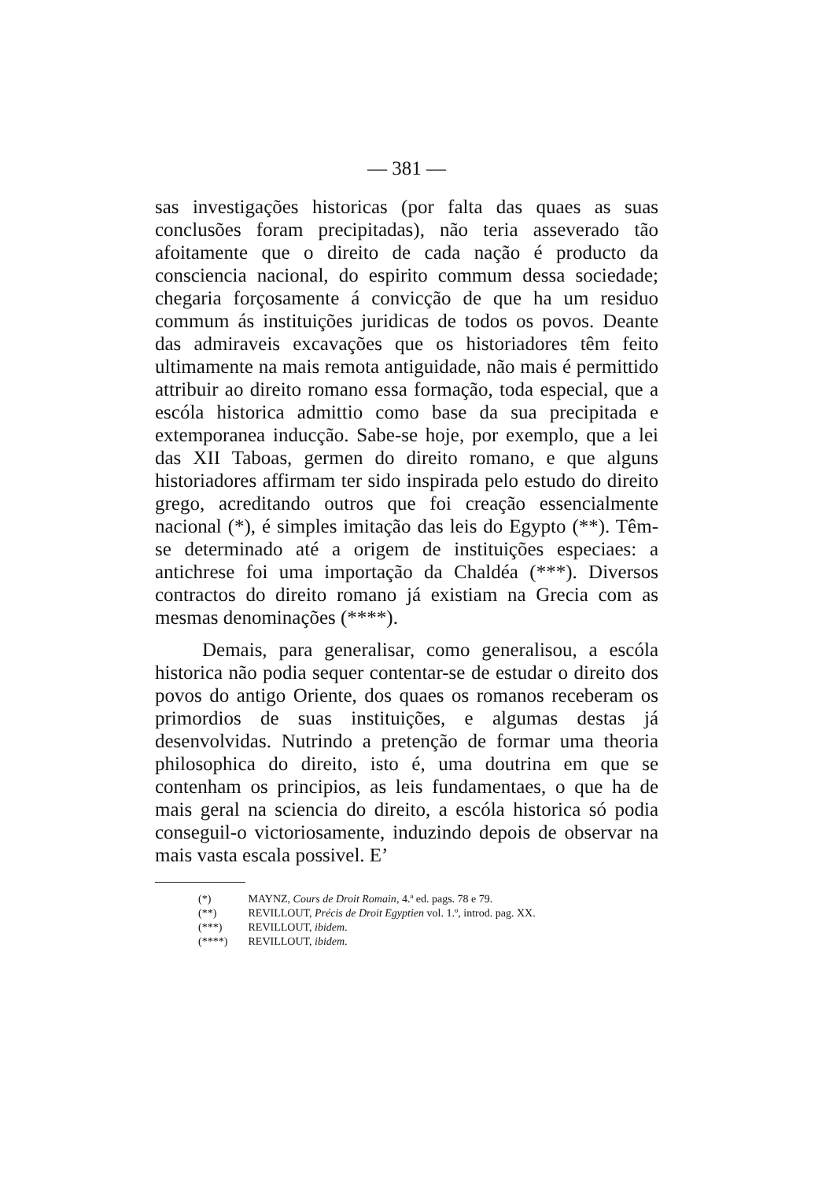— 381 —
sas investigações historicas (por falta das quaes as suas conclusões foram precipitadas), não teria asseverado tão afoitamente que o direito de cada nação é producto da consciencia nacional, do espirito commum dessa sociedade; chegaria forçosamente á convicção de que ha um residuo commum ás instituições juridicas de todos os povos. Deante das admiraveis excavações que os historiadores têm feito ultimamente na mais remota antiguidade, não mais é permittido attribuir ao direito romano essa formação, toda especial, que a escóla historica admittio como base da sua precipitada e extemporanea inducção. Sabe-se hoje, por exemplo, que a lei das XII Taboas, germen do direito romano, e que alguns historiadores affirmam ter sido inspirada pelo estudo do direito grego, acreditando outros que foi creação essencialmente nacional (*), é simples imitação das leis do Egypto (**). Têm-se determinado até a origem de instituições especiaes: a antichrese foi uma importação da Chaldéa (***). Diversos contractos do direito romano já existiam na Grecia com as mesmas denominações (****).
Demais, para generalisar, como generalisou, a escóla historica não podia sequer contentar-se de estudar o direito dos povos do antigo Oriente, dos quaes os romanos receberam os primordios de suas instituições, e algumas destas já desenvolvidas. Nutrindo a pretenção de formar uma theoria philosophica do direito, isto é, uma doutrina em que se contenham os principios, as leis fundamentaes, o que ha de mais geral na sciencia do direito, a escóla historica só podia conseguil-o victoriosamente, induzindo depois de observar na mais vasta escala possivel. E’
(*) MAYNZ, Cours de Droit Romain, 4.ª ed. pags. 78 e 79.
(**) REVILLOUT, Précis de Droit Egyptien vol. 1.º, introd. pag. XX.
(***) REVILLOUT, ibidem.
(****) REVILLOUT, ibidem.